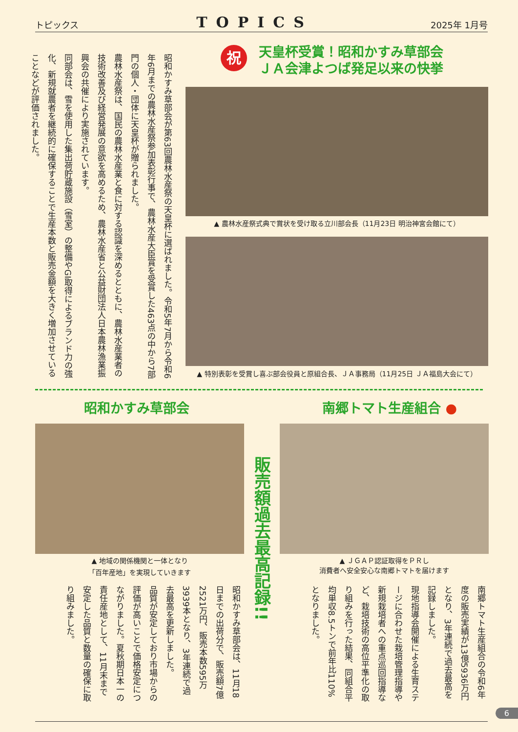トピックス TOPICS 2025年 1月号
昭和かすみ草部会が第63回農林水産祭の天皇杯に選ばれました。令和5年7月から令和6年6月までの農林水産祭参加表彰行事で、農林水産大臣賞を受賞した463点の中から7部門の個人・団体に天皇杯が贈られました。
農林水産祭は、国民の農林水産業と食に対する認識を深めるとともに、農林水産業者の技術改善及び経営発展の意欲を高めるため、農林水産省と公益財団法人日本農林漁業振興会の共催により実施されています。
同部会は、雪を使用した集出荷貯蔵施設（雪室）の整備やGI取得によるブランド力の強化、新規就農者を継続的に確保することで生産本数と販売金額を大きく増加させていることなどが評価されました。
祝
天皇杯受賞！昭和かすみ草部会
ＪＡ会津よつば発足以来の快挙
▲ 農林水産祭式典で賞状を受け取る立川部会長（11月23日 明治神宮会館にて）
▲ 特別表彰を受賞し喜ぶ部会役員と原組合長、ＪＡ事務局（11月25日 ＪＡ福島大会にて）
昭和かすみ草部会 南郷トマト生産組合 ●
▲ 地域の関係機関と一体となり
「百年産地」を実現していきます
販売額過去最高記録!!
▲ ＪＧＡＰ認証取得をＰＲし
消費者へ安全安心な南郷トマトを届けます
昭和かすみ草部会は、11月18日までの出荷分で、販売額7億2521万円、販売本数595万3939本となり、3年連続で過去最高を更新しました。
品質が安定しており市場からの評価が高いことで価格安定につながりました。夏秋期日本一の責任産地として、11月末まで安定した品質と数量の確保に取り組みました。
南郷トマト生産組合の令和6年度の販売実績が13億5936万円となり、3年連続で過去最高を記録しました。
現地指導会開催による生育ステージに合わせた栽培管理指導や新規栽培者への重点巡回指導など、栽培技術の高位平準化の取り組みを行った結果、同組合平均単収8.5トンで前年比110%となりました。
6